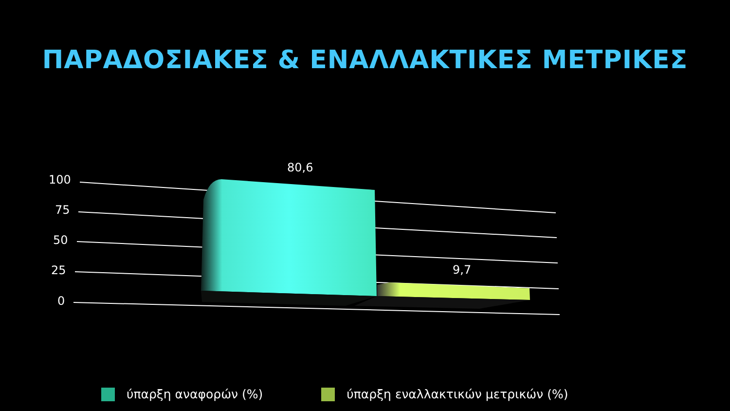ΠΑΡΑΔΟΣΙΑΚΕΣ & ΕΝΑΛΛΑΚΤΙΚΕΣ ΜΕΤΡΙΚΕΣ
100
75
50
25
0
80,6
9,7
ύπαρξη αναφορών (%) ύπαρξη εναλλακτικών μετρικών (%)